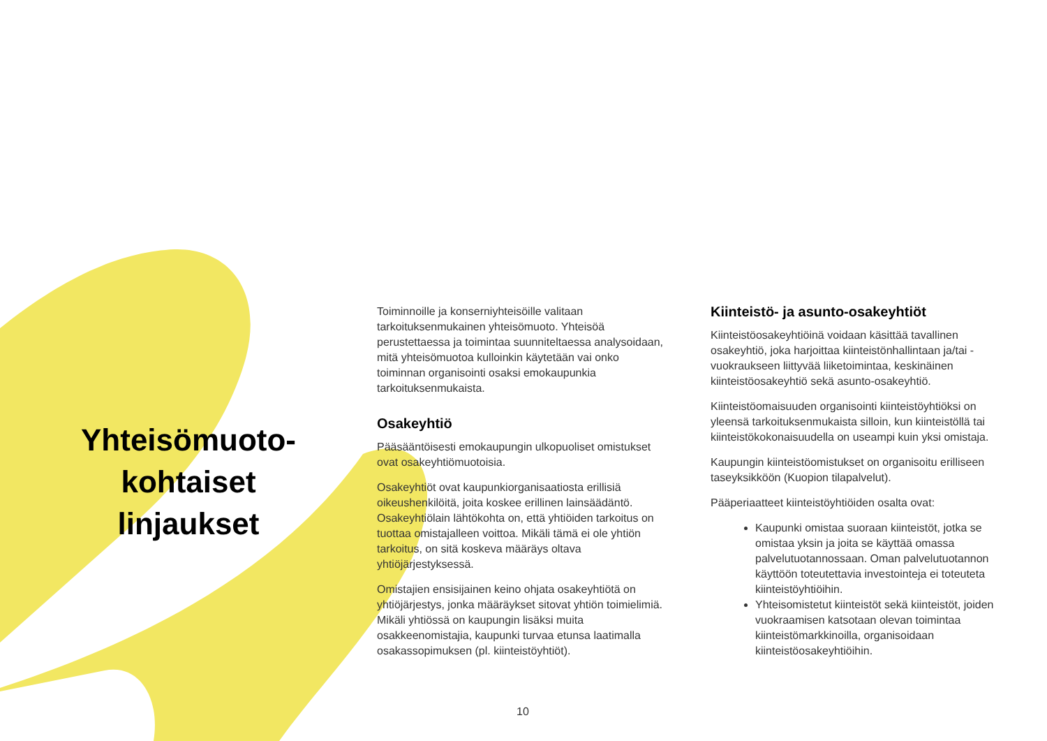Yhteisömuoto-
kohtaiset
linjaukset
Toiminnoille ja konserniyhteisöille valitaan tarkoituksenmukainen yhteisömuoto. Yhteisöä perustettaessa ja toimintaa suunniteltaessa analysoidaan, mitä yhteisömuotoa kulloinkin käytetään vai onko toiminnan organisointi osaksi emokaupunkia tarkoituksenmukaista.
Osakeyhtiö
Pääsääntöisesti emokaupungin ulkopuoliset omistukset ovat osakeyhtiömuotoisia.
Osakeyhtiöt ovat kaupunkiorganisaatiosta erillisiä oikeushenkilöitä, joita koskee erillinen lainsäädäntö. Osakeyhtiölain lähtökohta on, että yhtiöiden tarkoitus on tuottaa omistajalleen voittoa. Mikäli tämä ei ole yhtiön tarkoitus, on sitä koskeva määräys oltava yhtiöjärjestyksessä.
Omistajien ensisijainen keino ohjata osakeyhtiötä on yhtiöjärjestys, jonka määräykset sitovat yhtiön toimielimiä. Mikäli yhtiössä on kaupungin lisäksi muita osakkeenomistajia, kaupunki turvaa etunsa laatimalla osakassopimuksen (pl. kiinteistöyhtiöt).
Kiinteistö- ja asunto-osakeyhtiöt
Kiinteistöosakeyhtiöinä voidaan käsittää tavallinen osakeyhtiö, joka harjoittaa kiinteistönhallintaan ja/tai -vuokraukseen liittyvää liiketoimintaa, keskinäinen kiinteistöosakeyhtiö sekä asunto-osakeyhtiö.
Kiinteistöomaisuuden organisointi kiinteistöyhtiöksi on yleensä tarkoituksenmukaista silloin, kun kiinteistöllä tai kiinteistökokonaisuudella on useampi kuin yksi omistaja.
Kaupungin kiinteistöomistukset on organisoitu erilliseen taseyksikköön (Kuopion tilapalvelut).
Pääperiaatteet kiinteistöyhtiöiden osalta ovat:
Kaupunki omistaa suoraan kiinteistöt, jotka se omistaa yksin ja joita se käyttää omassa palvelutuotannossaan. Oman palvelutuotannon käyttöön toteutettavia investointeja ei toteuteta kiinteistöyhtiöihin.
Yhteisomistetut kiinteistöt sekä kiinteistöt, joiden vuokraamisen katsotaan olevan toimintaa kiinteistömarkkinoilla, organisoidaan kiinteistöosakeyhtiöihin.
10